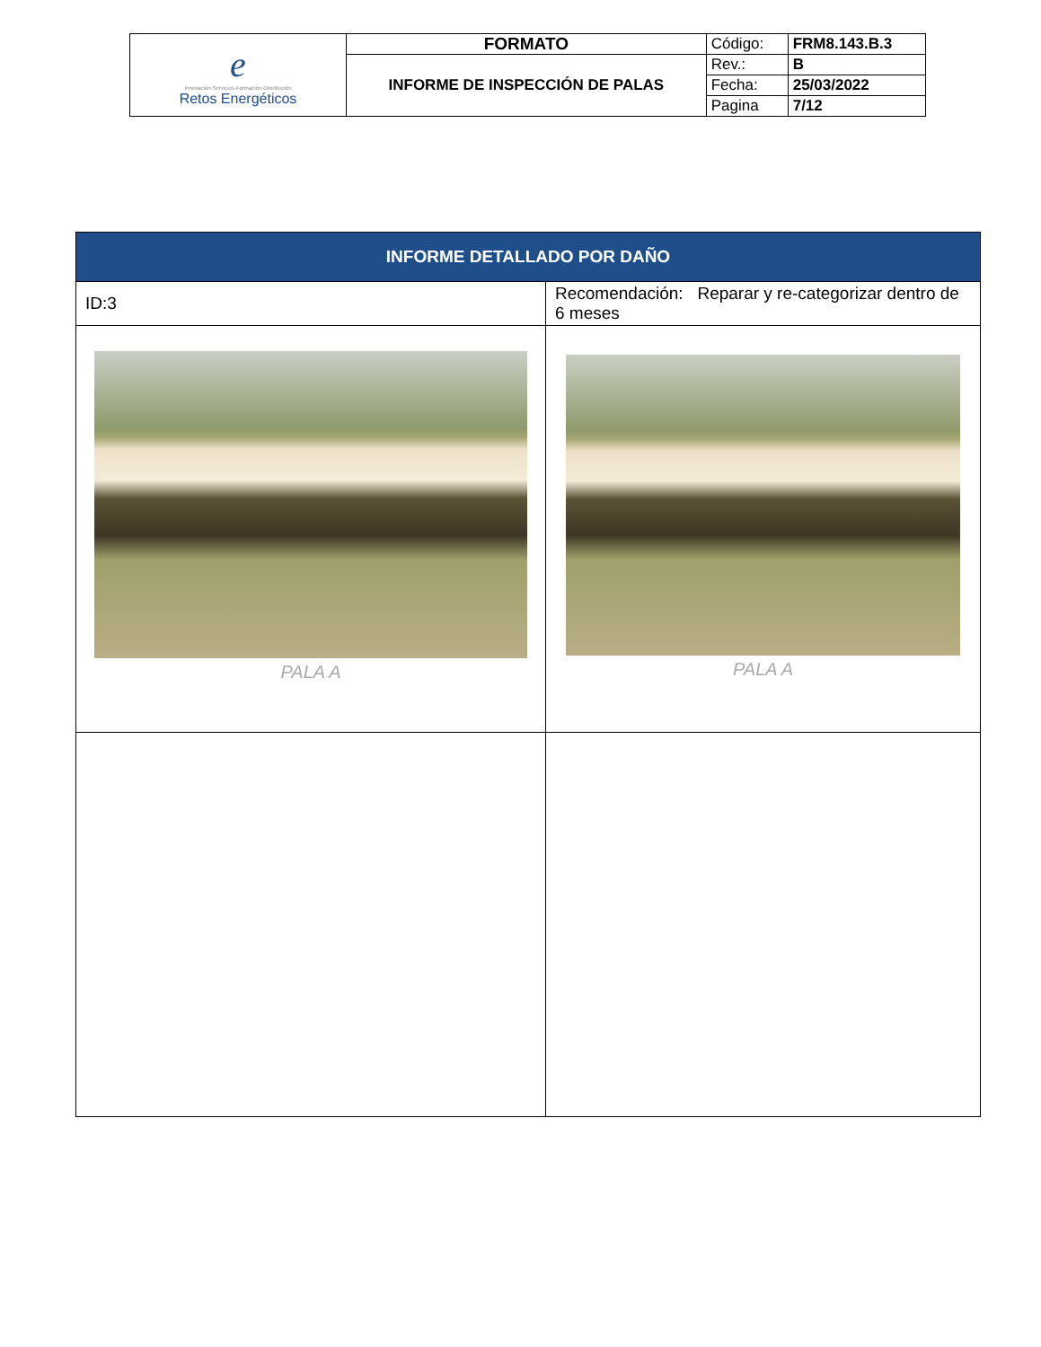| e Innovación·Servicios·Formación·Distribución Retos Energéticos | FORMATO | Código: | FRM8.143.B.3 |
| | INFORME DE INSPECCIÓN DE PALAS | Rev.: | B |
| | | Fecha: | 25/03/2022 |
| | | Pagina | 7/12 |
| INFORME DETALLADO POR DAÑO | |
| ID:3 | Recomendación: Reparar y re-categorizar dentro de 6 meses |
| PALA A | PALA A |